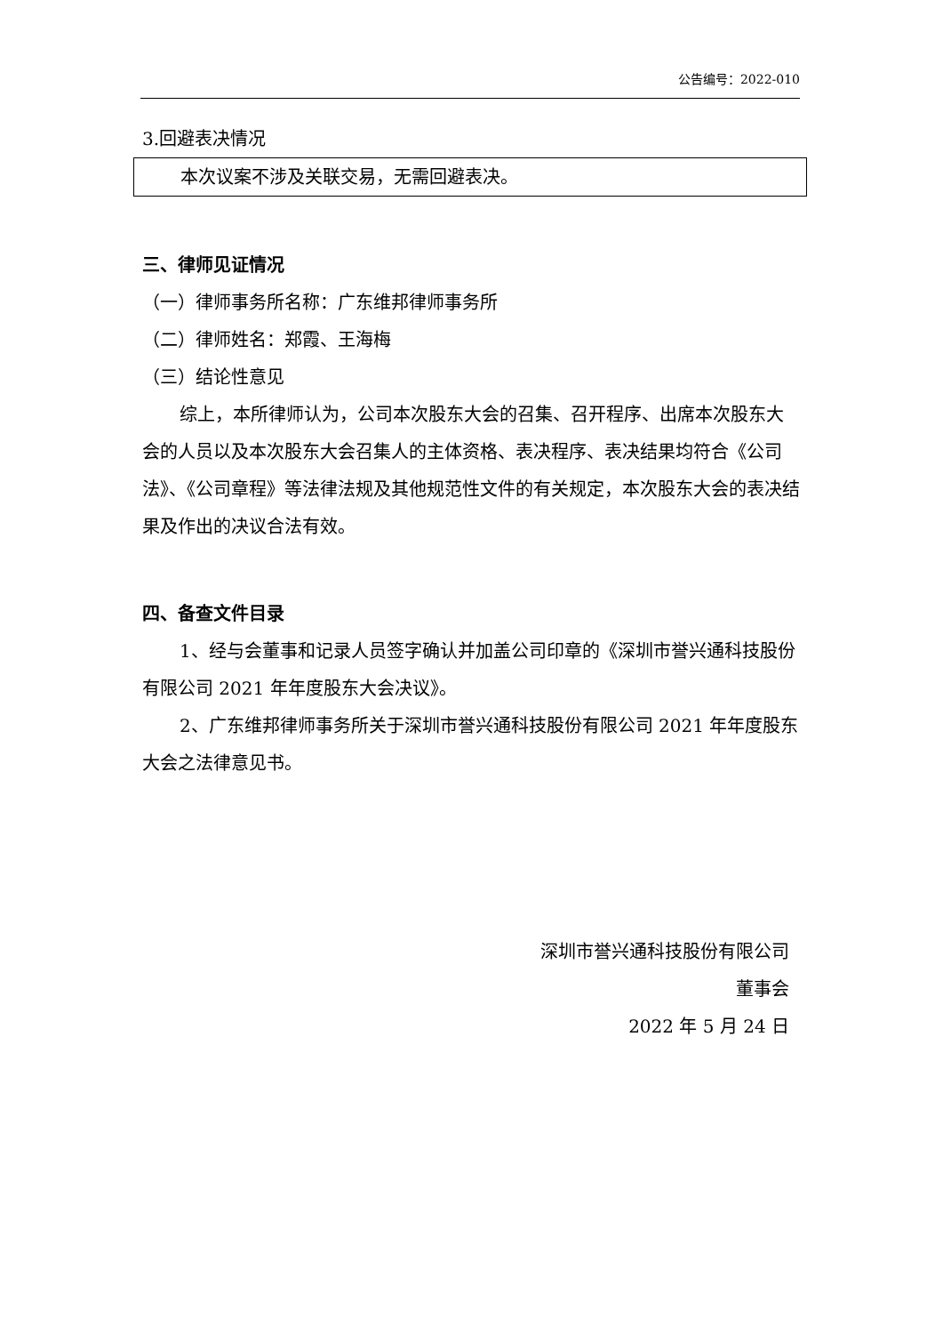公告编号：2022-010
3.回避表决情况
本次议案不涉及关联交易，无需回避表决。
三、律师见证情况
（一）律师事务所名称：广东维邦律师事务所
（二）律师姓名：郑霞、王海梅
（三）结论性意见
综上，本所律师认为，公司本次股东大会的召集、召开程序、出席本次股东大会的人员以及本次股东大会召集人的主体资格、表决程序、表决结果均符合《公司法》、《公司章程》等法律法规及其他规范性文件的有关规定，本次股东大会的表决结果及作出的决议合法有效。
四、备查文件目录
1、经与会董事和记录人员签字确认并加盖公司印章的《深圳市誉兴通科技股份有限公司 2021 年年度股东大会决议》。
2、广东维邦律师事务所关于深圳市誉兴通科技股份有限公司 2021 年年度股东大会之法律意见书。
深圳市誉兴通科技股份有限公司
董事会
2022 年 5 月 24 日